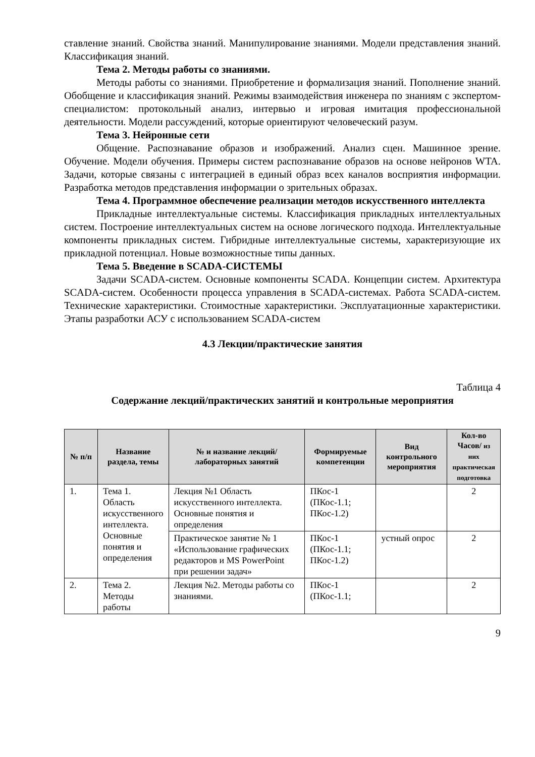ставление знаний. Свойства знаний. Манипулирование знаниями. Модели представления знаний. Классификация знаний.
Тема 2. Методы работы со знаниями.
Методы работы со знаниями. Приобретение и формализация знаний. Пополнение знаний. Обобщение и классификация знаний. Режимы взаимодействия инженера по знаниям с экспертом-специалистом: протокольный анализ, интервью и игровая имитация профессиональной деятельности. Модели рассуждений, которые ориентируют человеческий разум.
Тема 3. Нейронные сети
Общение. Распознавание образов и изображений. Анализ сцен. Машинное зрение. Обучение. Модели обучения. Примеры систем распознавание образов на основе нейронов WTA. Задачи, которые связаны с интеграцией в единый образ всех каналов восприятия информации. Разработка методов представления информации о зрительных образах.
Тема 4. Программное обеспечение реализации методов искусственного интеллекта
Прикладные интеллектуальные системы. Классификация прикладных интеллектуальных систем. Построение интеллектуальных систем на основе логического подхода. Интеллектуальные компоненты прикладных систем. Гибридные интеллектуальные системы, характеризующие их прикладной потенциал. Новые возможностные типы данных.
Тема 5. Введение в SCADA-СИСТЕМЫ
Задачи SCADA-систем. Основные компоненты SCADA. Концепции систем. Архитектура SCADA-систем. Особенности процесса управления в SCADA-системах. Работа SCADA-систем. Технические характеристики. Стоимостные характеристики. Эксплуатационные характеристики. Этапы разработки АСУ с использованием SCADA-систем
4.3 Лекции/практические занятия
Таблица 4
Содержание лекций/практических занятий и контрольные мероприятия
| № п/п | Название раздела, темы | № и название лекций/ лабораторных занятий | Формируемые компетенции | Вид контрольного мероприятия | Кол-во Часов/ из них практическая подготовка |
| --- | --- | --- | --- | --- | --- |
| 1. | Тема 1. Область искусственного интеллекта. Основные понятия и определения | Лекция №1 Область искусственного интеллекта. Основные понятия и определения | ПКос-1 (ПКос-1.1; ПКос-1.2) | | 2 |
| | | Практическое занятие № 1 «Использование графических редакторов и MS PowerPoint при решении задач» | ПКос-1 (ПКос-1.1; ПКос-1.2) | устный опрос | 2 |
| 2. | Тема 2. Методы работы | Лекция №2. Методы работы со знаниями. | ПКос-1 (ПКос-1.1; | | 2 |
9